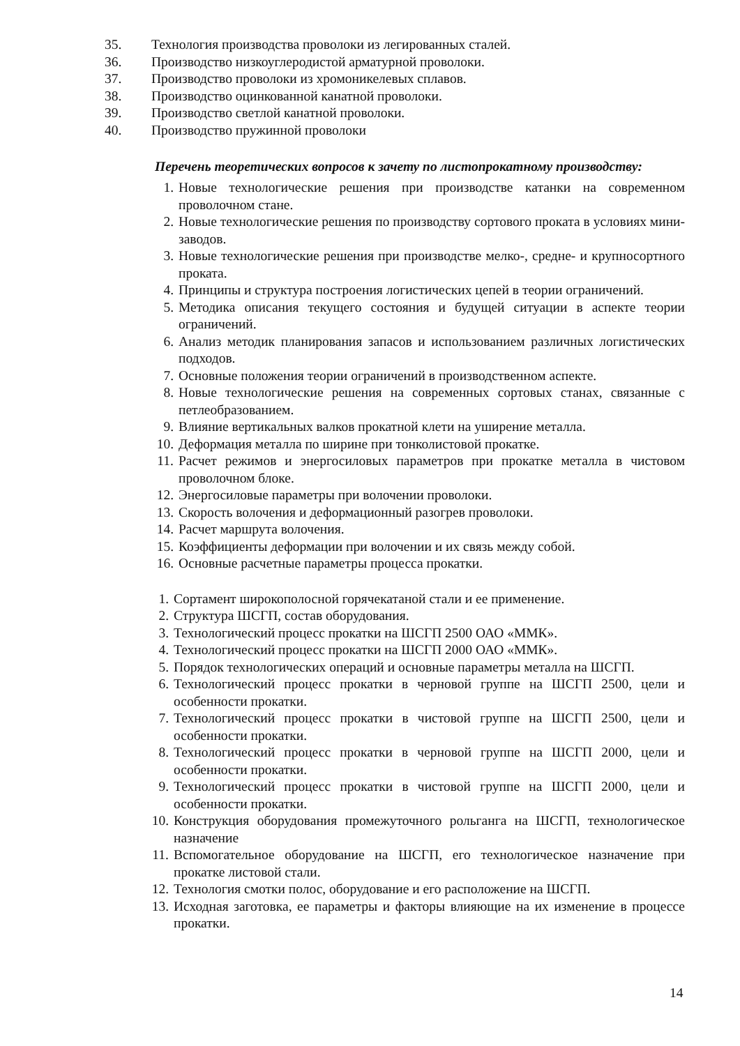35. Технология производства проволоки из легированных сталей.
36. Производство низкоуглеродистой арматурной проволоки.
37. Производство проволоки из хромоникелевых сплавов.
38. Производство оцинкованной канатной проволоки.
39. Производство светлой канатной проволоки.
40. Производство пружинной проволоки
Перечень теоретических вопросов к зачету по листопрокатному производству:
1. Новые технологические решения при производстве катанки на современном проволочном стане.
2. Новые технологические решения по производству сортового проката в условиях мини-заводов.
3. Новые технологические решения при производстве мелко-, средне- и крупносортного проката.
4. Принципы и структура построения логистических цепей в теории ограничений.
5. Методика описания текущего состояния и будущей ситуации в аспекте теории ограничений.
6. Анализ методик планирования запасов и использованием различных логистических подходов.
7. Основные положения теории ограничений в производственном аспекте.
8. Новые технологические решения на современных сортовых станах, связанные с петлеобразованием.
9. Влияние вертикальных валков прокатной клети на уширение металла.
10. Деформация металла по ширине при тонколистовой прокатке.
11. Расчет режимов и энергосиловых параметров при прокатке металла в чистовом проволочном блоке.
12. Энергосиловые параметры при волочении проволоки.
13. Скорость волочения и деформационный разогрев проволоки.
14. Расчет маршрута волочения.
15. Коэффициенты деформации при волочении и их связь между собой.
16. Основные расчетные параметры процесса прокатки.
1. Сортамент широкополосной горячекатаной стали и ее применение.
2. Структура ШСГП, состав оборудования.
3. Технологический процесс прокатки на ШСГП 2500 ОАО «ММК».
4. Технологический процесс прокатки на ШСГП 2000 ОАО «ММК».
5. Порядок технологических операций и основные параметры металла на ШСГП.
6. Технологический процесс прокатки в черновой группе на ШСГП 2500, цели и особенности прокатки.
7. Технологический процесс прокатки в чистовой группе на ШСГП 2500, цели и особенности прокатки.
8. Технологический процесс прокатки в черновой группе на ШСГП 2000, цели и особенности прокатки.
9. Технологический процесс прокатки в чистовой группе на ШСГП 2000, цели и особенности прокатки.
10. Конструкция оборудования промежуточного рольганга на ШСГП, технологическое назначение
11. Вспомогательное оборудование на ШСГП, его технологическое назначение при прокатке листовой стали.
12. Технология смотки полос, оборудование и его расположение на ШСГП.
13. Исходная заготовка, ее параметры и факторы влияющие на их изменение в процессе прокатки.
14